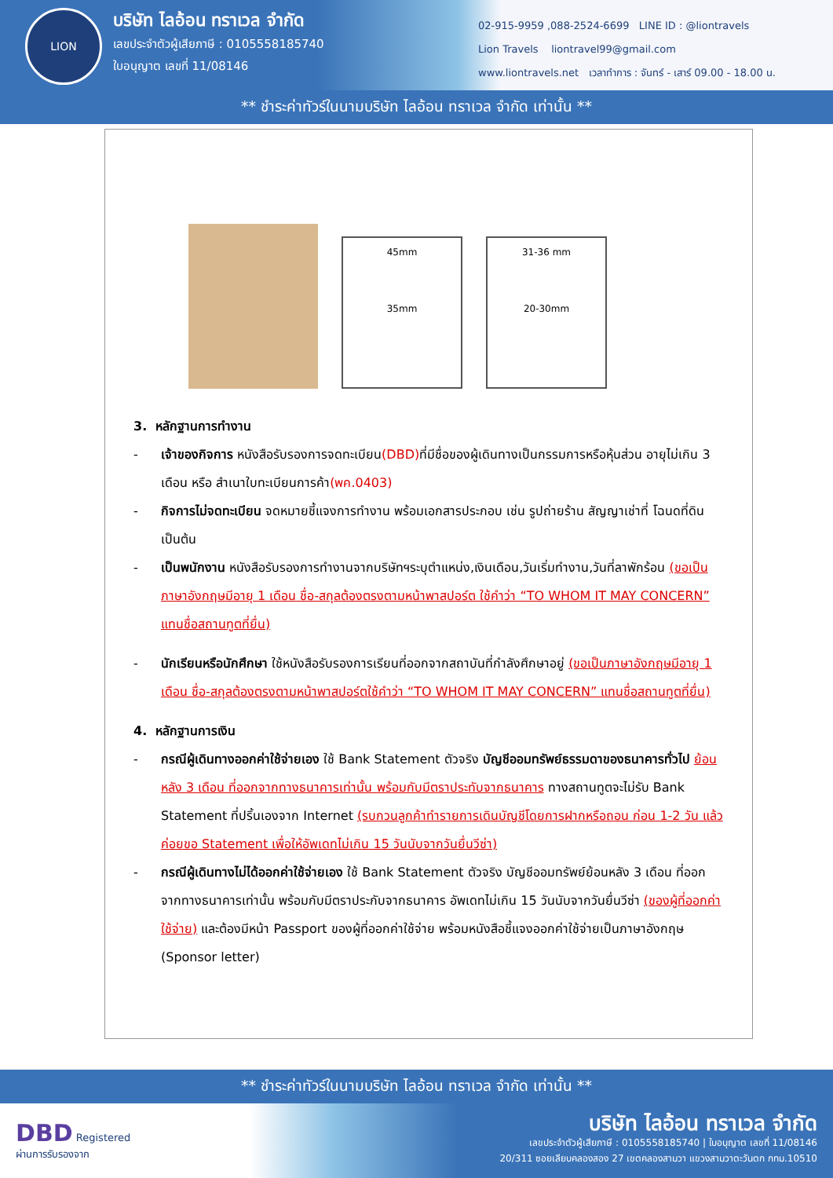LION
บริษัท ไลอ้อน ทราเวล จำกัด
เลขประจำตัวผู้เสียภาษี : 0105558185740
ใบอนุญาต เลขที่ 11/08146
02-915-9959 ,088-2524-6699 LINE ID : @liontravels
Lion Travels liontravel99@gmail.com
www.liontravels.net เวลาทำการ : จันทร์ - เสาร์ 09.00 - 18.00 น.
** ชำระค่าทัวร์ในนามบริษัท ไลอ้อน ทราเวล จำกัด เท่านั้น **
45mm
35mm
31-36 mm
20-30mm
3. หลักฐานการทำงาน
- เจ้าของกิจการ หนังสือรับรองการจดทะเบียน(DBD) ที่มีชื่อของผู้เดินทางเป็นกรรมการหรือหุ้นส่วน อายุไม่เกิน 3 เดือน หรือ สำเนาใบทะเบียนการค้า(พค.0403)
- กิจการไม่จดทะเบียน จดหมายชี้แจงการทำงาน พร้อมเอกสารประกอบ เช่น รูปถ่ายร้าน สัญญาเช่าที่ โฉนดที่ดิน เป็นต้น
- เป็นพนักงาน หนังสือรับรองการทำงานจากบริษัทฯระบุตำแหน่ง,เงินเดือน,วันเริ่มทำงาน,วันที่ลาพักร้อน (ขอเป็นภาษาอังกฤษมีอายุ 1 เดือน ชื่อ-สกุลต้องตรงตามหน้าพาสปอร์ต ใช้คำว่า “TO WHOM IT MAY CONCERN” แทนชื่อสถานทูตที่ยื่น)
- นักเรียนหรือนักศึกษา ใช้หนังสือรับรองการเรียนที่ออกจากสถาบันที่กำลังศึกษาอยู่ (ขอเป็นภาษาอังกฤษมีอายุ 1 เดือน ชื่อ-สกุลต้องตรงตามหน้าพาสปอร์ตใช้คำว่า “TO WHOM IT MAY CONCERN” แทนชื่อสถานทูตที่ยื่น)
4. หลักฐานการเงิน
- กรณีผู้เดินทางออกค่าใช้จ่ายเอง ใช้ Bank Statement ตัวจริง บัญชีออมทรัพย์ธรรมดาของธนาคารทั่วไป ย้อนหลัง 3 เดือน ที่ออกจากทางธนาคารเท่านั้น พร้อมกับมีตราประทับจากธนาคาร ทางสถานทูตจะไม่รับ Bank Statement ที่ปริ้นเองจาก Internet (รบกวนลูกค้าทำรายการเดินบัญชีโดยการฝากหรือถอน ก่อน 1-2 วัน แล้ว ค่อยขอ Statement เพื่อให้อัพเดทไม่เกิน 15 วันนับจากวันยื่นวีซ่า)
- กรณีผู้เดินทางไม่ได้ออกค่าใช้จ่ายเอง ใช้ Bank Statement ตัวจริง บัญชีออมทรัพย์ย้อนหลัง 3 เดือน ที่ออกจากทางธนาคารเท่านั้น พร้อมกับมีตราประกับจากธนาคาร อัพเดทไม่เกิน 15 วันนับจากวันยื่นวีซ่า (ของผู้ที่ออกค่าใช้จ่าย) และต้องมีหน้า Passport ของผู้ที่ออกค่าใช้จ่าย พร้อมหนังสือชี้แจงออกค่าใช้จ่ายเป็นภาษาอังกฤษ (Sponsor letter)
** ชำระค่าทัวร์ในนามบริษัท ไลอ้อน ทราเวล จำกัด เท่านั้น **
DBD Registered
ผ่านการรับรองจาก
บริษัท ไลอ้อน ทราเวล จำกัด
เลขประจำตัวผู้เสียภาษี : 0105558185740 | ใบอนุญาต เลขที่ 11/08146
20/311 ซอยเลียบคลองสอง 27 เขตคลองสามวา แขวงสามวาตะวันตก กทม.10510